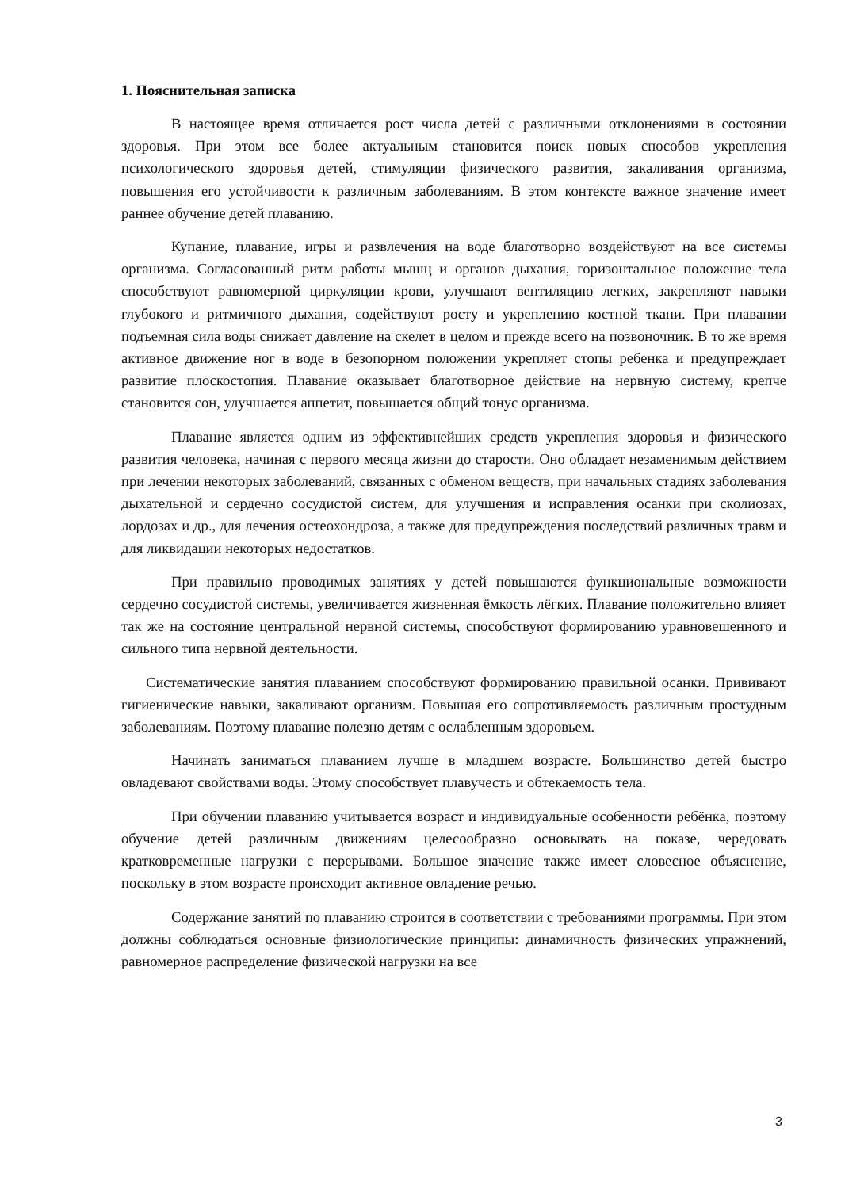1. Пояснительная записка
В настоящее время отличается рост числа детей с различными отклонениями в состоянии здоровья. При этом все более актуальным становится поиск новых способов укрепления психологического здоровья детей, стимуляции физического развития, закаливания организма, повышения его устойчивости к различным заболеваниям. В этом контексте важное значение имеет раннее обучение детей плаванию.
Купание, плавание, игры и развлечения на воде благотворно воздействуют на все системы организма. Согласованный ритм работы мышц и органов дыхания, горизонтальное положение тела способствуют равномерной циркуляции крови, улучшают вентиляцию легких, закрепляют навыки глубокого и ритмичного дыхания, содействуют росту и укреплению костной ткани. При плавании подъемная сила воды снижает давление на скелет в целом и прежде всего на позвоночник. В то же время активное движение ног в воде в безопорном положении укрепляет стопы ребенка и предупреждает развитие плоскостопия. Плавание оказывает благотворное действие на нервную систему, крепче становится сон, улучшается аппетит, повышается общий тонус организма.
Плавание является одним из эффективнейших средств укрепления здоровья и физического развития человека, начиная с первого месяца жизни до старости. Оно обладает незаменимым действием при лечении некоторых заболеваний, связанных с обменом веществ, при начальных стадиях заболевания дыхательной и сердечно сосудистой систем, для улучшения и исправления осанки при сколиозах, лордозах и др., для лечения остеохондроза, а также для предупреждения последствий различных травм и для ликвидации некоторых недостатков.
При правильно проводимых занятиях у детей повышаются функциональные возможности сердечно сосудистой системы, увеличивается жизненная ёмкость лёгких. Плавание положительно влияет так же на состояние центральной нервной системы, способствуют формированию уравновешенного и сильного типа нервной деятельности.
Систематические занятия плаванием способствуют формированию правильной осанки. Прививают гигиенические навыки, закаливают организм. Повышая его сопротивляемость различным простудным заболеваниям. Поэтому плавание полезно детям с ослабленным здоровьем.
Начинать заниматься плаванием лучше в младшем возрасте. Большинство детей быстро овладевают свойствами воды. Этому способствует плавучесть и обтекаемость тела.
При обучении плаванию учитывается возраст и индивидуальные особенности ребёнка, поэтому обучение детей различным движениям целесообразно основывать на показе, чередовать кратковременные нагрузки с перерывами. Большое значение также имеет словесное объяснение, поскольку в этом возрасте происходит активное овладение речью.
Содержание занятий по плаванию строится в соответствии с требованиями программы. При этом должны соблюдаться основные физиологические принципы: динамичность физических упражнений, равномерное распределение физической нагрузки на все
3